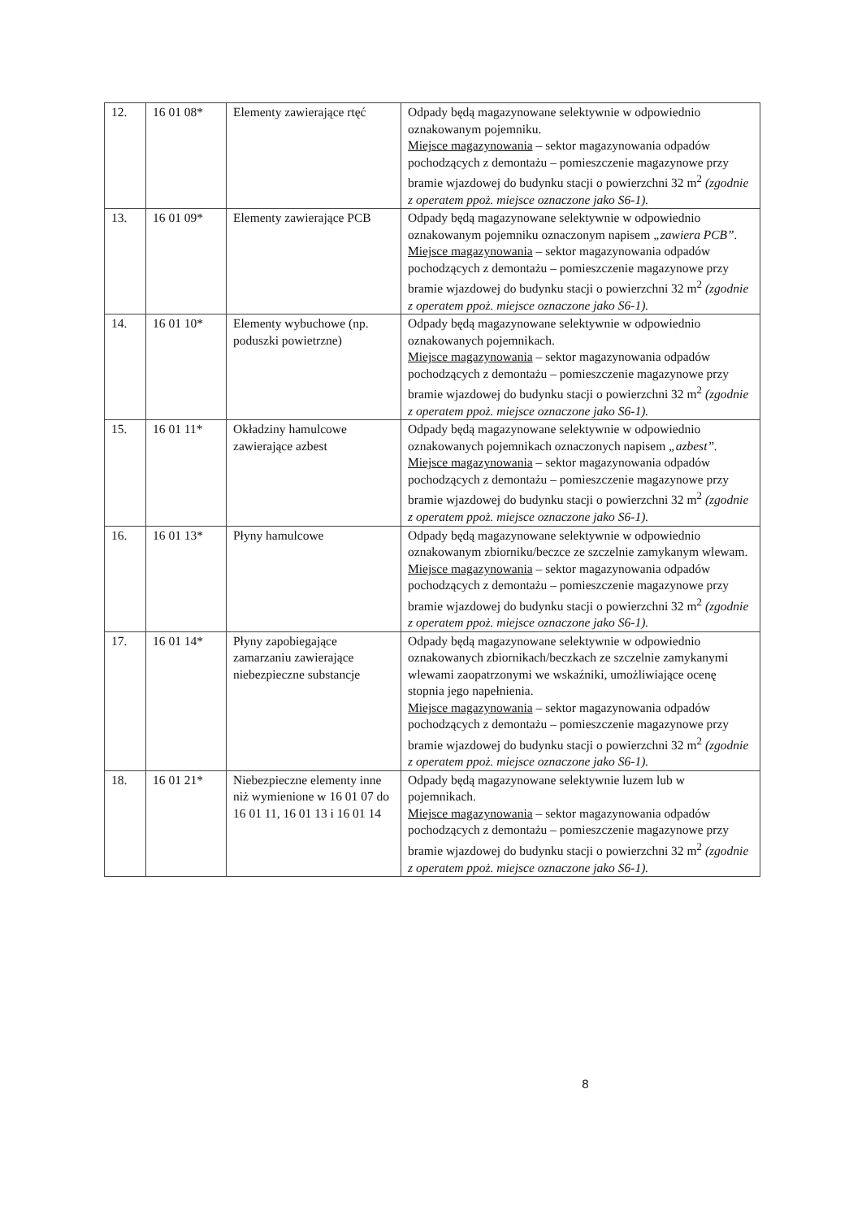| 12. | 16 01 08* | Elementy zawierające rtęć | Odpady będą magazynowane selektywnie w odpowiednio oznakowanym pojemniku. Miejsce magazynowania – sektor magazynowania odpadów pochodzących z demontażu – pomieszczenie magazynowe przy bramie wjazdowej do budynku stacji o powierzchni 32 m<sup>2</sup> (zgodnie z operatem ppoż. miejsce oznaczone jako S6-1). |
| 13. | 16 01 09* | Elementy zawierające PCB | Odpady będą magazynowane selektywnie w odpowiednio oznakowanym pojemniku oznaczonym napisem „zawiera PCB”. Miejsce magazynowania – sektor magazynowania odpadów pochodzących z demontażu – pomieszczenie magazynowe przy bramie wjazdowej do budynku stacji o powierzchni 32 m<sup>2</sup> (zgodnie z operatem ppoż. miejsce oznaczone jako S6-1). |
| 14. | 16 01 10* | Elementy wybuchowe (np. poduszki powietrzne) | Odpady będą magazynowane selektywnie w odpowiednio oznakowanych pojemnikach. Miejsce magazynowania – sektor magazynowania odpadów pochodzących z demontażu – pomieszczenie magazynowe przy bramie wjazdowej do budynku stacji o powierzchni 32 m<sup>2</sup> (zgodnie z operatem ppoż. miejsce oznaczone jako S6-1). |
| 15. | 16 01 11* | Okładziny hamulcowe zawierające azbest | Odpady będą magazynowane selektywnie w odpowiednio oznakowanych pojemnikach oznaczonych napisem „azbest”. Miejsce magazynowania – sektor magazynowania odpadów pochodzących z demontażu – pomieszczenie magazynowe przy bramie wjazdowej do budynku stacji o powierzchni 32 m<sup>2</sup> (zgodnie z operatem ppoż. miejsce oznaczone jako S6-1). |
| 16. | 16 01 13* | Płyny hamulcowe | Odpady będą magazynowane selektywnie w odpowiednio oznakowanym zbiorniku/beczce ze szczelnie zamykanym wlewam. Miejsce magazynowania – sektor magazynowania odpadów pochodzących z demontażu – pomieszczenie magazynowe przy bramie wjazdowej do budynku stacji o powierzchni 32 m<sup>2</sup> (zgodnie z operatem ppoż. miejsce oznaczone jako S6-1). |
| 17. | 16 01 14* | Płyny zapobiegające zamarzaniu zawierające niebezpieczne substancje | Odpady będą magazynowane selektywnie w odpowiednio oznakowanych zbiornikach/beczkach ze szczelnie zamykanymi wlewami zaopatrzonymi we wskaźniki, umożliwiające ocenę stopnia jego napełnienia. Miejsce magazynowania – sektor magazynowania odpadów pochodzących z demontażu – pomieszczenie magazynowe przy bramie wjazdowej do budynku stacji o powierzchni 32 m<sup>2</sup> (zgodnie z operatem ppoż. miejsce oznaczone jako S6-1). |
| 18. | 16 01 21* | Niebezpieczne elementy inne niż wymienione w 16 01 07 do 16 01 11, 16 01 13 i 16 01 14 | Odpady będą magazynowane selektywnie luzem lub w pojemnikach. Miejsce magazynowania – sektor magazynowania odpadów pochodzących z demontażu – pomieszczenie magazynowe przy bramie wjazdowej do budynku stacji o powierzchni 32 m<sup>2</sup> (zgodnie z operatem ppoż. miejsce oznaczone jako S6-1). |
8